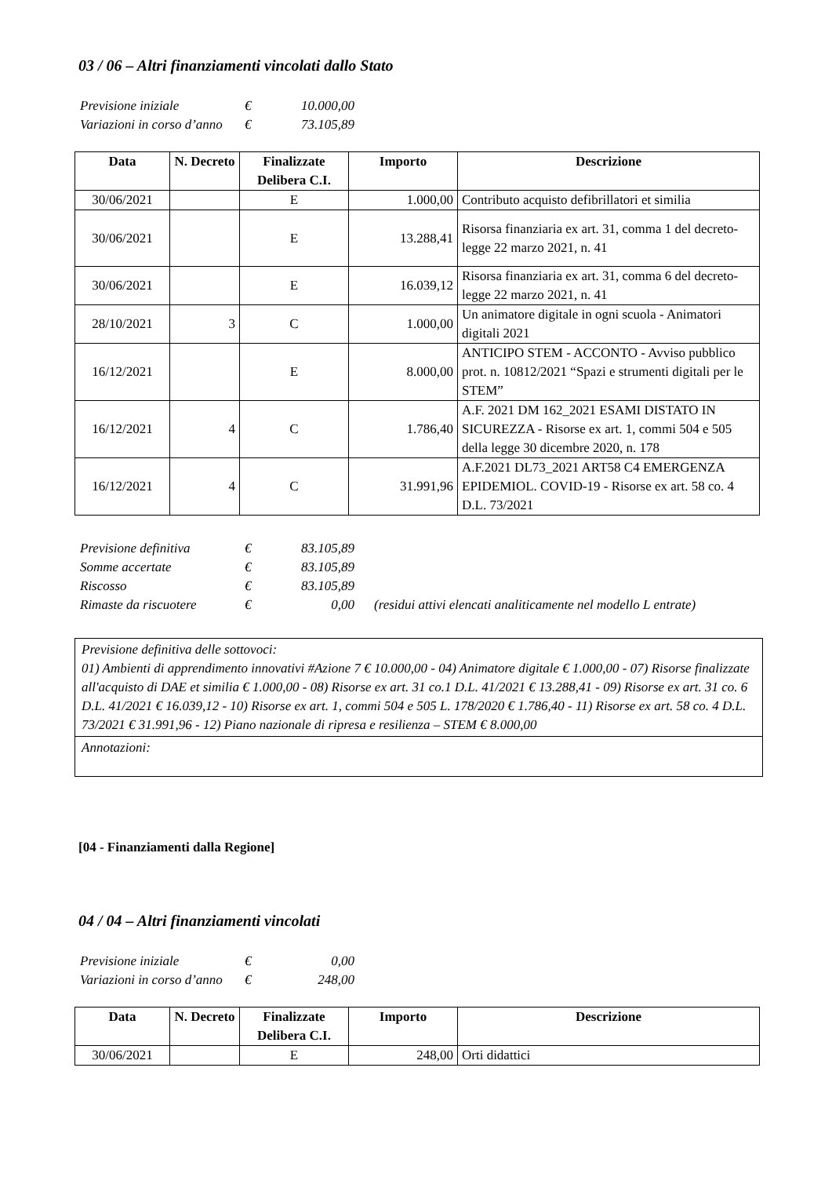03 / 06 – Altri finanziamenti vincolati dallo Stato
| Previsione iniziale | € | 10.000,00 |
| Variazioni in corso d’anno | € | 73.105,89 |
| Data | N. Decreto | Finalizzate Delibera C.I. | Importo | Descrizione |
| --- | --- | --- | --- | --- |
| 30/06/2021 | | E | 1.000,00 | Contributo acquisto defibrillatori et similia |
| 30/06/2021 | | E | 13.288,41 | Risorsa finanziaria ex art. 31, comma 1 del decreto-legge 22 marzo 2021, n. 41 |
| 30/06/2021 | | E | 16.039,12 | Risorsa finanziaria ex art. 31, comma 6 del decreto-legge 22 marzo 2021, n. 41 |
| 28/10/2021 | 3 | C | 1.000,00 | Un animatore digitale in ogni scuola - Animatori digitali 2021 |
| 16/12/2021 | | E | 8.000,00 | ANTICIPO STEM - ACCONTO - Avviso pubblico prot. n. 10812/2021 “Spazi e strumenti digitali per le STEM” |
| 16/12/2021 | 4 | C | 1.786,40 | A.F. 2021 DM 162_2021 ESAMI DISTATO IN SICUREZZA - Risorse ex art. 1, commi 504 e 505 della legge 30 dicembre 2020, n. 178 |
| 16/12/2021 | 4 | C | 31.991,96 | A.F.2021 DL73_2021 ART58 C4 EMERGENZA EPIDEMIOL. COVID-19 - Risorse ex art. 58 co. 4 D.L. 73/2021 |
| Previsione definitiva | € | 83.105,89 | |
| Somme accertate | € | 83.105,89 | |
| Riscosso | € | 83.105,89 | |
| Rimaste da riscuotere | € | 0,00 | (residui attivi elencati analiticamente nel modello L entrate) |
Previsione definitiva delle sottovoci:
01) Ambienti di apprendimento innovativi #Azione 7 € 10.000,00 - 04) Animatore digitale € 1.000,00 - 07) Risorse finalizzate all'acquisto di DAE et similia € 1.000,00 - 08) Risorse ex art. 31 co.1 D.L. 41/2021 € 13.288,41 - 09) Risorse ex art. 31 co. 6 D.L. 41/2021 € 16.039,12 - 10) Risorse ex art. 1, commi 504 e 505 L. 178/2020 € 1.786,40 - 11) Risorse ex art. 58 co. 4 D.L. 73/2021 € 31.991,96 - 12) Piano nazionale di ripresa e resilienza – STEM € 8.000,00
Annotazioni:
[04 - Finanziamenti dalla Regione]
04 / 04 – Altri finanziamenti vincolati
| Previsione iniziale | € | 0,00 |
| Variazioni in corso d’anno | € | 248,00 |
| Data | N. Decreto | Finalizzate Delibera C.I. | Importo | Descrizione |
| --- | --- | --- | --- | --- |
| 30/06/2021 | | E | 248,00 | Orti didattici |